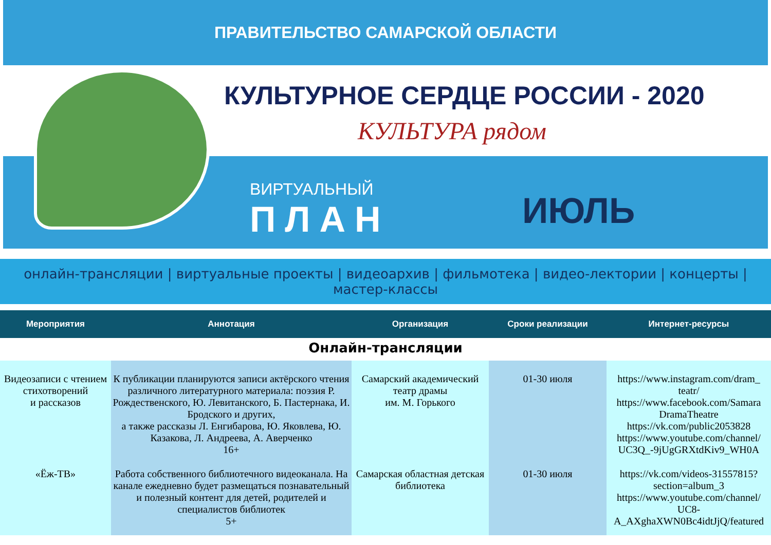ПРАВИТЕЛЬСТВО САМАРСКОЙ ОБЛАСТИ
КУЛЬТУРНОЕ СЕРДЦЕ РОССИИ - 2020
КУЛЬТУРА рядом
ВИРТУАЛЬНЫЙ
ПЛАН
ИЮЛЬ
онлайн-трансляции | виртуальные проекты | видеоархив | фильмотека | видео-лектории | концерты | мастер-классы
| Мероприятия | Аннотация | Организация | Сроки реализации | Интернет-ресурсы |
| --- | --- | --- | --- | --- |
| Онлайн-трансляции | | | | |
| Видеозаписи с чтением стихотворений и рассказов | К публикации планируются записи актёрского чтения различного литературного материала: поэзия Р. Рождественского, Ю. Левитанского, Б. Пастернака, И. Бродского и других, а также рассказы Л. Енгибарова, Ю. Яковлева, Ю. Казакова, Л. Андреева, А. Аверченко 16+ | Самарский академический театр драмы им. М. Горького | 01-30 июля | https://www.instagram.com/dram_ teatr/ https://www.facebook.com/Samara DramaTheatre https://vk.com/public2053828 https://www.youtube.com/channel/ UC3Q_-9jUgGRXtdKiv9_WH0A |
| «Ёж-ТВ» | Работа собственного библиотечного видеоканала. На канале ежедневно будет размещаться познавательный и полезный контент для детей, родителей и специалистов библиотек 5+ | Самарская областная детская библиотека | 01-30 июля | https://vk.com/videos-31557815?section=album_3 https://www.youtube.com/channel/ UC8-A_AXghaXWN0Bc4idtJjQ/featured |